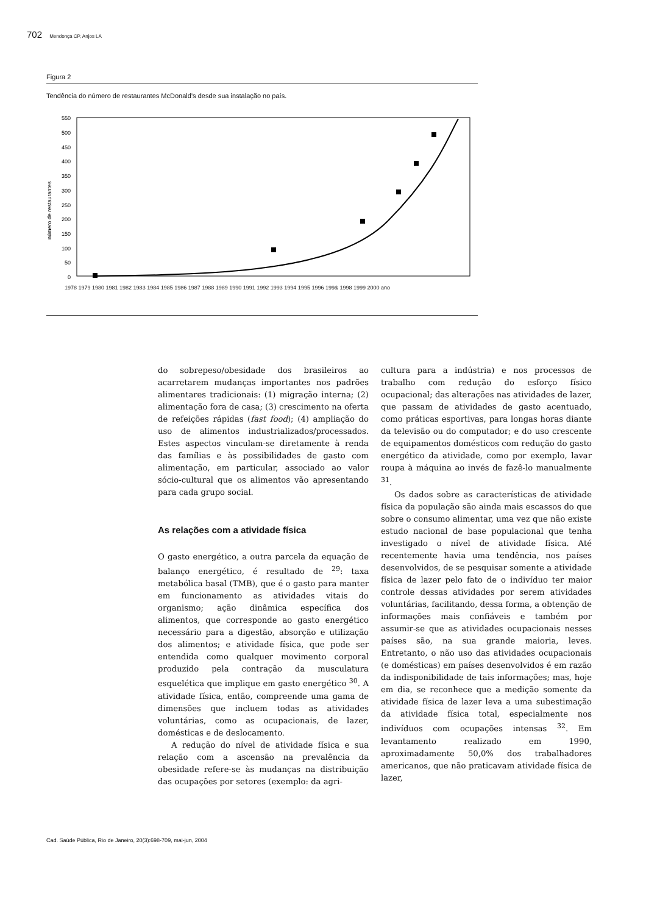702 Mendonça CP, Anjos LA
Figura 2
Tendência do número de restaurantes McDonald’s desde sua instalação no país.
550
500
450
400
350
300
250
200
150
100
50
0
número de restaurantes
1978 1979 1980 1981 1982 1983 1984 1985 1986 1987 1988 1989 1990 1991 1992 1993 1994 1995 1996 199& 1998 1999 2000 ano
do sobrepeso/obesidade dos brasileiros ao acarretarem mudanças importantes nos padrões alimentares tradicionais: (1) migração interna; (2) alimentação fora de casa; (3) crescimento na oferta de refeições rápidas (fast food); (4) ampliação do uso de alimentos industrializados/processados. Estes aspectos vinculam-se diretamente à renda das famílias e às possibilidades de gasto com alimentação, em particular, associado ao valor sócio-cultural que os alimentos vão apresentando para cada grupo social.
As relações com a atividade física
O gasto energético, a outra parcela da equação de balanço energético, é resultado de <sup>29</sup>: taxa metabólica basal (TMB), que é o gasto para manter em funcionamento as atividades vitais do organismo; ação dinâmica específica dos alimentos, que corresponde ao gasto energético necessário para a digestão, absorção e utilização dos alimentos; e atividade física, que pode ser entendida como qualquer movimento corporal produzido pela contração da musculatura esquelética que implique em gasto energético <sup>30</sup>. A atividade física, então, compreende uma gama de dimensões que incluem todas as atividades voluntárias, como as ocupacionais, de lazer, domésticas e de deslocamento.
A redução do nível de atividade física e sua relação com a ascensão na prevalência da obesidade refere-se às mudanças na distribuição das ocupações por setores (exemplo: da agri-
cultura para a indústria) e nos processos de trabalho com redução do esforço físico ocupacional; das alterações nas atividades de lazer, que passam de atividades de gasto acentuado, como práticas esportivas, para longas horas diante da televisão ou do computador; e do uso crescente de equipamentos domésticos com redução do gasto energético da atividade, como por exemplo, lavar roupa à máquina ao invés de fazê-lo manualmente <sup>31</sup>.
Os dados sobre as características de atividade física da população são ainda mais escassos do que sobre o consumo alimentar, uma vez que não existe estudo nacional de base populacional que tenha investigado o nível de atividade física. Até recentemente havia uma tendência, nos países desenvolvidos, de se pesquisar somente a atividade física de lazer pelo fato de o indivíduo ter maior controle dessas atividades por serem atividades voluntárias, facilitando, dessa forma, a obtenção de informações mais confiáveis e também por assumir-se que as atividades ocupacionais nesses países são, na sua grande maioria, leves. Entretanto, o não uso das atividades ocupacionais (e domésticas) em países desenvolvidos é em razão da indisponibilidade de tais informações; mas, hoje em dia, se reconhece que a medição somente da atividade física de lazer leva a uma subestimação da atividade física total, especialmente nos indivíduos com ocupações intensas <sup>32</sup>. Em levantamento realizado em 1990, aproximadamente 50,0% dos trabalhadores americanos, que não praticavam atividade física de lazer,
Cad. Saúde Pública, Rio de Janeiro, 20(3):698-709, mai-jun, 2004